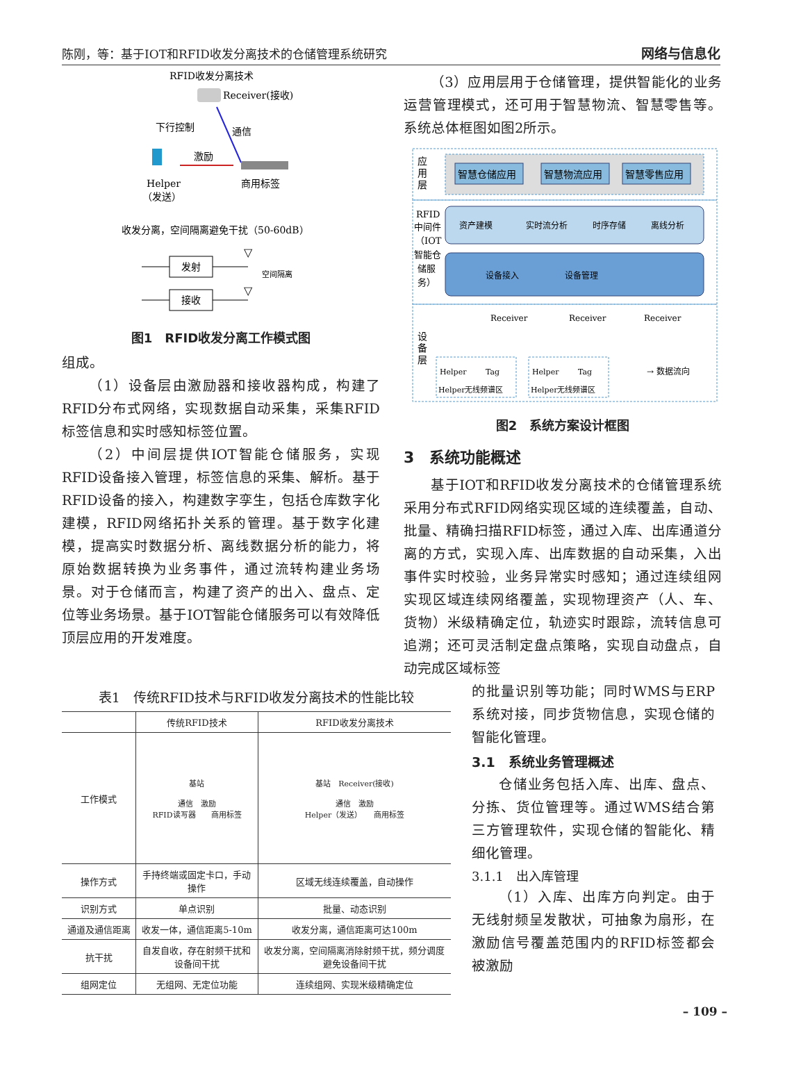陈刚，等：基于IOT和RFID收发分离技术的仓储管理系统研究 网络与信息化
RFID收发分离技术
Receiver(接收)
下行控制
通信
激励
Helper
（发送）
商用标签
收发分离，空间隔离避免干扰（50-60dB）
发射
▽
空间隔离
接收
▽
图1　RFID收发分离工作模式图
组成。
（1）设备层由激励器和接收器构成，构建了RFID分布式网络，实现数据自动采集，采集RFID标签信息和实时感知标签位置。
（2）中间层提供IOT智能仓储服务，实现RFID设备接入管理，标签信息的采集、解析。基于RFID设备的接入，构建数字孪生，包括仓库数字化建模，RFID网络拓扑关系的管理。基于数字化建模，提高实时数据分析、离线数据分析的能力，将原始数据转换为业务事件，通过流转构建业务场景。对于仓储而言，构建了资产的出入、盘点、定位等业务场景。基于IOT智能仓储服务可以有效降低顶层应用的开发难度。
（3）应用层用于仓储管理，提供智能化的业务运营管理模式，还可用于智慧物流、智慧零售等。系统总体框图如图2所示。
应
用
层
智慧仓储应用
智慧物流应用
智慧零售应用
RFID
中间件
（IOT
智能仓
储服
务）
资产建模
实时流分析
时序存储
离线分析
设备接入
设备管理
设
备
层
Receiver
Receiver
Receiver
Helper
Tag
Helper无线频谱区
Helper
Tag
Helper无线频谱区
→ 数据流向
图2　系统方案设计框图
3　系统功能概述
基于IOT和RFID收发分离技术的仓储管理系统采用分布式RFID网络实现区域的连续覆盖，自动、批量、精确扫描RFID标签，通过入库、出库通道分离的方式，实现入库、出库数据的自动采集，入出事件实时校验，业务异常实时感知；通过连续组网实现区域连续网络覆盖，实现物理资产（人、车、货物）米级精确定位，轨迹实时跟踪，流转信息可追溯；还可灵活制定盘点策略，实现自动盘点，自动完成区域标签
表1　传统RFID技术与RFID收发分离技术的性能比较
| | 传统RFID技术 | RFID收发分离技术 |
| --- | --- | --- |
| 工作模式 | 基站 通信 激励 RFID读写器 商用标签 | 基站 Receiver(接收) 通信 激励 Helper（发送） 商用标签 |
| 操作方式 | 手持终端或固定卡口，手动操作 | 区域无线连续覆盖，自动操作 |
| 识别方式 | 单点识别 | 批量、动态识别 |
| 通道及通信距离 | 收发一体，通信距离5-10m | 收发分离，通信距离可达100m |
| 抗干扰 | 自发自收，存在射频干扰和设备间干扰 | 收发分离，空间隔离消除射频干扰，频分调度避免设备间干扰 |
| 组网定位 | 无组网、无定位功能 | 连续组网、实现米级精确定位 |
的批量识别等功能；同时WMS与ERP系统对接，同步货物信息，实现仓储的智能化管理。
3.1　系统业务管理概述
仓储业务包括入库、出库、盘点、分拣、货位管理等。通过WMS结合第三方管理软件，实现仓储的智能化、精细化管理。
3.1.1　出入库管理
（1）入库、出库方向判定。由于无线射频呈发散状，可抽象为扇形，在激励信号覆盖范围内的RFID标签都会被激励
– 109 –